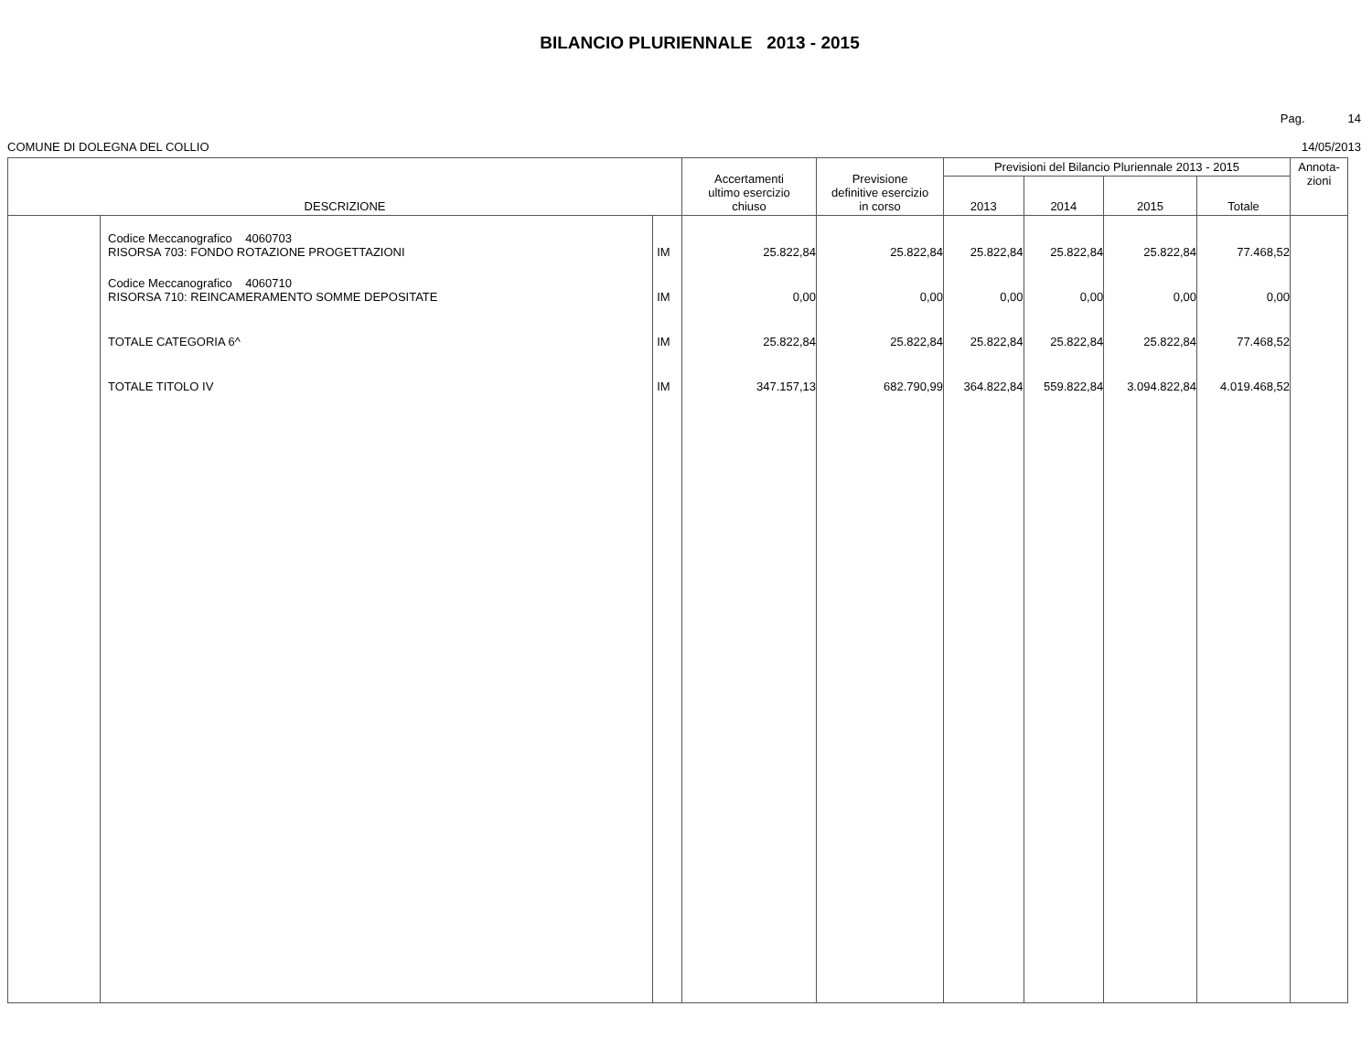BILANCIO PLURIENNALE 2013 - 2015
Pag. 14
COMUNE DI DOLEGNA DEL COLLIO 14/05/2013
| DESCRIZIONE | | | Accertamenti ultimo esercizio chiuso | Previsione definitive esercizio in corso | Previsioni del Bilancio Pluriennale 2013 - 2015 | | | | Annota- zioni |
| --- | --- | --- | --- | --- | --- | --- | --- | --- | --- |
| | | | | | 2013 | 2014 | 2015 | Totale | |
| | Codice Meccanografico 4060703 RISORSA 703: FONDO ROTAZIONE PROGETTAZIONI | IM | 25.822,84 | 25.822,84 | 25.822,84 | 25.822,84 | 25.822,84 | 77.468,52 | |
| | Codice Meccanografico 4060710 RISORSA 710: REINCAMERAMENTO SOMME DEPOSITATE | IM | 0,00 | 0,00 | 0,00 | 0,00 | 0,00 | 0,00 | |
| | TOTALE CATEGORIA 6^ | IM | 25.822,84 | 25.822,84 | 25.822,84 | 25.822,84 | 25.822,84 | 77.468,52 | |
| | TOTALE TITOLO IV | IM | 347.157,13 | 682.790,99 | 364.822,84 | 559.822,84 | 3.094.822,84 | 4.019.468,52 | |